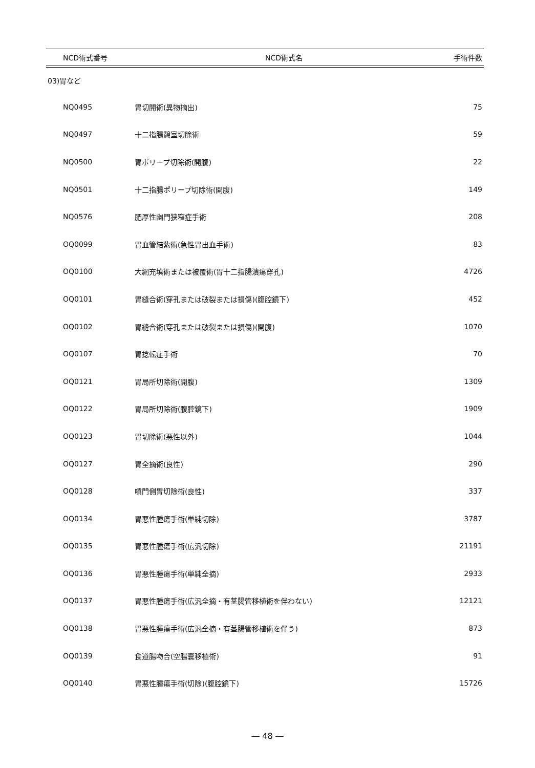| NCD術式番号 | NCD術式名 | 手術件数 |
| --- | --- | --- |
| 03)胃など | | |
| NQ0495 | 胃切開術(異物摘出) | 75 |
| NQ0497 | 十二指腸憩室切除術 | 59 |
| NQ0500 | 胃ポリープ切除術(開腹) | 22 |
| NQ0501 | 十二指腸ポリープ切除術(開腹) | 149 |
| NQ0576 | 肥厚性幽門狭窄症手術 | 208 |
| OQ0099 | 胃血管結紮術(急性胃出血手術) | 83 |
| OQ0100 | 大網充填術または被覆術(胃十二指腸潰瘍穿孔) | 4726 |
| OQ0101 | 胃縫合術(穿孔または破裂または損傷)(腹腔鏡下) | 452 |
| OQ0102 | 胃縫合術(穿孔または破裂または損傷)(開腹) | 1070 |
| OQ0107 | 胃捻転症手術 | 70 |
| OQ0121 | 胃局所切除術(開腹) | 1309 |
| OQ0122 | 胃局所切除術(腹腔鏡下) | 1909 |
| OQ0123 | 胃切除術(悪性以外) | 1044 |
| OQ0127 | 胃全摘術(良性) | 290 |
| OQ0128 | 噴門側胃切除術(良性) | 337 |
| OQ0134 | 胃悪性腫瘍手術(単純切除) | 3787 |
| OQ0135 | 胃悪性腫瘍手術(広汎切除) | 21191 |
| OQ0136 | 胃悪性腫瘍手術(単純全摘) | 2933 |
| OQ0137 | 胃悪性腫瘍手術(広汎全摘・有茎腸管移植術を伴わない) | 12121 |
| OQ0138 | 胃悪性腫瘍手術(広汎全摘・有茎腸管移植術を伴う) | 873 |
| OQ0139 | 食道腸吻合(空腸嚢移植術) | 91 |
| OQ0140 | 胃悪性腫瘍手術(切除)(腹腔鏡下) | 15726 |
― 48 ―